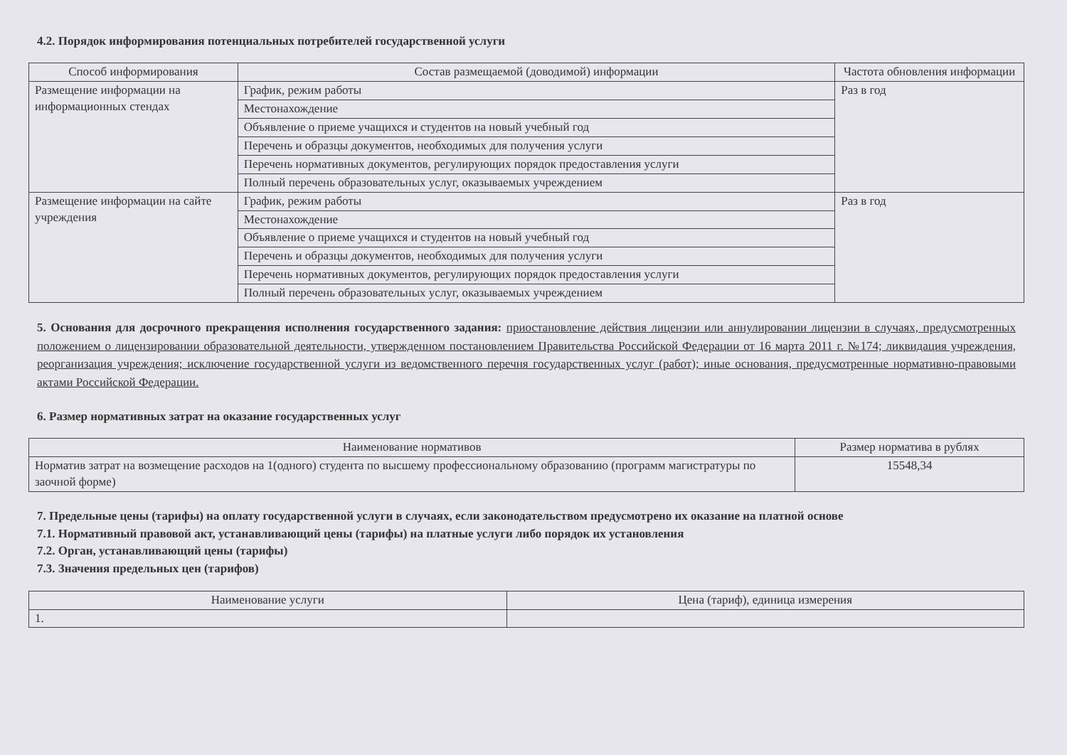4.2. Порядок информирования потенциальных потребителей государственной услуги
| Способ информирования | Состав размещаемой (доводимой) информации | Частота обновления информации |
| --- | --- | --- |
| Размещение информации на информационных стендах | График, режим работы | Раз в год |
| | Местонахождение | |
| | Объявление о приеме учащихся и студентов на новый учебный год | |
| | Перечень и образцы документов, необходимых для получения услуги | |
| | Перечень нормативных документов, регулирующих порядок предоставления услуги | |
| | Полный перечень образовательных услуг, оказываемых учреждением | |
| Размещение информации на сайте учреждения | График, режим работы | Раз в год |
| | Местонахождение | |
| | Объявление о приеме учащихся и студентов на новый учебный год | |
| | Перечень и образцы документов, необходимых для получения услуги | |
| | Перечень нормативных документов, регулирующих порядок предоставления услуги | |
| | Полный перечень образовательных услуг, оказываемых учреждением | |
5. Основания для досрочного прекращения исполнения государственного задания: приостановление действия лицензии или аннулировании лицензии в случаях, предусмотренных положением о лицензировании образовательной деятельности, утвержденном постановлением Правительства Российской Федерации от 16 марта 2011 г. №174; ликвидация учреждения, реорганизация учреждения; исключение государственной услуги из ведомственного перечня государственных услуг (работ); иные основания, предусмотренные нормативно-правовыми актами Российской Федерации.
6. Размер нормативных затрат на оказание государственных услуг
| Наименование нормативов | Размер норматива в рублях |
| --- | --- |
| Норматив затрат на возмещение расходов на 1(одного) студента по высшему профессиональному образованию (программ магистратуры по заочной форме) | 15548,34 |
7. Предельные цены (тарифы) на оплату государственной услуги в случаях, если законодательством предусмотрено их оказание на платной основе
7.1. Нормативный правовой акт, устанавливающий цены (тарифы) на платные услуги либо порядок их установления
7.2. Орган, устанавливающий цены (тарифы)
7.3. Значения предельных цен (тарифов)
| Наименование услуги | Цена (тариф), единица измерения |
| --- | --- |
| 1. | |